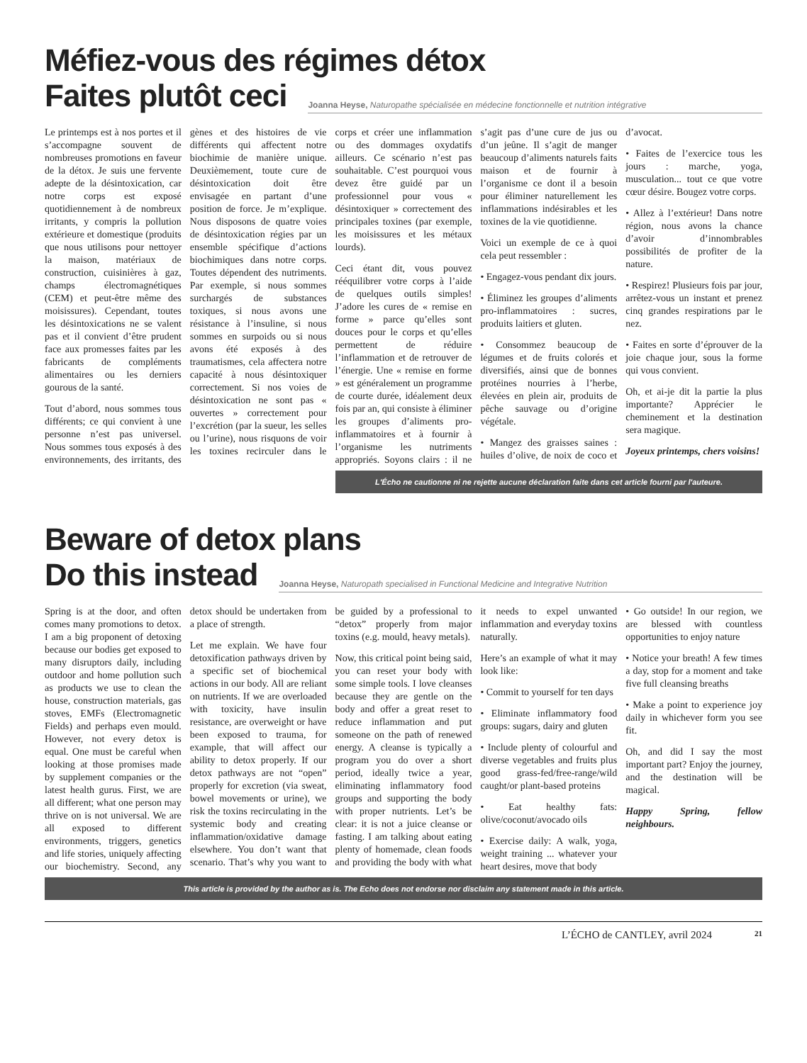Méfiez-vous des régimes détox
Faites plutôt ceci
Joanna Heyse, Naturopathe spécialisée en médecine fonctionnelle et nutrition intégrative
Le printemps est à nos portes et il s’accompagne souvent de nombreuses promotions en faveur de la détox. Je suis une fervente adepte de la désintoxication, car notre corps est exposé quotidiennement à de nombreux irritants, y compris la pollution extérieure et domestique (produits que nous utilisons pour nettoyer la maison, matériaux de construction, cuisinières à gaz, champs électromagnétiques (CEM) et peut-être même des moisissures). Cependant, toutes les désintoxications ne se valent pas et il convient d’être prudent face aux promesses faites par les fabricants de compléments alimentaires ou les derniers gourous de la santé.
Tout d’abord, nous sommes tous différents; ce qui convient à une personne n’est pas universel. Nous sommes tous exposés à des environnements, des irritants, des gènes et des histoires de vie différents qui affectent notre biochimie de manière unique. Deuxièmement, toute cure de désintoxication doit être envisagée en partant d’une position de force. Je m’explique. Nous disposons de quatre voies de désintoxication régies par un ensemble spécifique d’actions biochimiques dans notre corps. Toutes dépendent des nutriments. Par exemple, si nous sommes surchargés de substances toxiques, si nous avons une résistance à l’insuline, si nous sommes en surpoids ou si nous avons été exposés à des traumatismes, cela affectera notre capacité à nous désintoxiquer correctement. Si nos voies de désintoxication ne sont pas « ouvertes » correctement pour l’excrétion (par la sueur, les selles ou l’urine), nous risquons de voir les toxines recirculer dans le corps et créer une inflammation ou des dommages oxydatifs ailleurs. Ce scénario n’est pas souhaitable. C’est pourquoi vous devez être guidé par un professionnel pour vous « désintoxiquer » correctement des principales toxines (par exemple, les moisissures et les métaux lourds).
Ceci étant dit, vous pouvez rééquilibrer votre corps à l’aide de quelques outils simples! J’adore les cures de « remise en forme » parce qu’elles sont douces pour le corps et qu’elles permettent de réduire l’inflammation et de retrouver de l’énergie. Une « remise en forme » est généralement un programme de courte durée, idéalement deux fois par an, qui consiste à éliminer les groupes d’aliments pro-inflammatoires et à fournir à l’organisme les nutriments appropriés. Soyons clairs : il ne s’agit pas d’une cure de jus ou d’un jeûne. Il s’agit de manger beaucoup d’aliments naturels faits maison et de fournir à l’organisme ce dont il a besoin pour éliminer naturellement les inflammations indésirables et les toxines de la vie quotidienne.
Voici un exemple de ce à quoi cela peut ressembler :
• Engagez-vous pendant dix jours.
• Éliminez les groupes d’aliments pro-inflammatoires : sucres, produits laitiers et gluten.
• Consommez beaucoup de légumes et de fruits colorés et diversifiés, ainsi que de bonnes protéines nourries à l’herbe, élevées en plein air, produits de pêche sauvage ou d’origine végétale.
• Mangez des graisses saines : huiles d’olive, de noix de coco et d’avocat.
• Faites de l’exercice tous les jours : marche, yoga, musculation... tout ce que votre cœur désire. Bougez votre corps.
• Allez à l’extérieur! Dans notre région, nous avons la chance d’avoir d’innombrables possibilités de profiter de la nature.
• Respirez! Plusieurs fois par jour, arrêtez-vous un instant et prenez cinq grandes respirations par le nez.
• Faites en sorte d’éprouver de la joie chaque jour, sous la forme qui vous convient.
Oh, et ai-je dit la partie la plus importante? Apprécier le cheminement et la destination sera magique.
Joyeux printemps, chers voisins!
L'Écho ne cautionne ni ne rejette aucune déclaration faite dans cet article fourni par l'auteure.
Beware of detox plans
Do this instead
Joanna Heyse, Naturopath specialised in Functional Medicine and Integrative Nutrition
Spring is at the door, and often comes many promotions to detox. I am a big proponent of detoxing because our bodies get exposed to many disruptors daily, including outdoor and home pollution such as products we use to clean the house, construction materials, gas stoves, EMFs (Electromagnetic Fields) and perhaps even mould. However, not every detox is equal. One must be careful when looking at those promises made by supplement companies or the latest health gurus. First, we are all different; what one person may thrive on is not universal. We are all exposed to different environments, triggers, genetics and life stories, uniquely affecting our biochemistry. Second, any detox should be undertaken from a place of strength.
Let me explain. We have four detoxification pathways driven by a specific set of biochemical actions in our body. All are reliant on nutrients. If we are overloaded with toxicity, have insulin resistance, are overweight or have been exposed to trauma, for example, that will affect our ability to detox properly. If our detox pathways are not “open” properly for excretion (via sweat, bowel movements or urine), we risk the toxins recirculating in the systemic body and creating inflammation/oxidative damage elsewhere. You don’t want that scenario. That’s why you want to be guided by a professional to “detox” properly from major toxins (e.g. mould, heavy metals).
Now, this critical point being said, you can reset your body with some simple tools. I love cleanses because they are gentle on the body and offer a great reset to reduce inflammation and put someone on the path of renewed energy. A cleanse is typically a program you do over a short period, ideally twice a year, eliminating inflammatory food groups and supporting the body with proper nutrients. Let’s be clear: it is not a juice cleanse or fasting. I am talking about eating plenty of homemade, clean foods and providing the body with what it needs to expel unwanted inflammation and everyday toxins naturally.
Here’s an example of what it may look like:
• Commit to yourself for ten days
• Eliminate inflammatory food groups: sugars, dairy and gluten
• Include plenty of colourful and diverse vegetables and fruits plus good grass-fed/free-range/wild caught/or plant-based proteins
• Eat healthy fats: olive/coconut/avocado oils
• Exercise daily: A walk, yoga, weight training ... whatever your heart desires, move that body
• Go outside! In our region, we are blessed with countless opportunities to enjoy nature
• Notice your breath! A few times a day, stop for a moment and take five full cleansing breaths
• Make a point to experience joy daily in whichever form you see fit.
Oh, and did I say the most important part? Enjoy the journey, and the destination will be magical.
Happy Spring, fellow neighbours.
This article is provided by the author as is. The Echo does not endorse nor disclaim any statement made in this article.
L’ÉCHO de CANTLEY, avril 2024 21